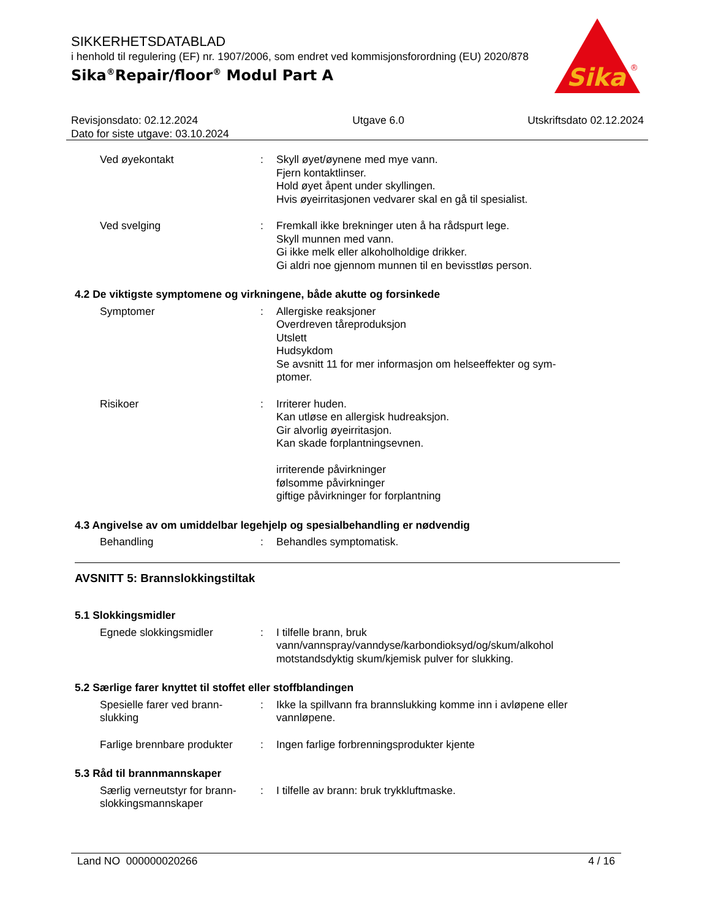SIKKERHETSDATABLAD
i henhold til regulering (EF) nr. 1907/2006, som endret ved kommisjonsforordning (EU) 2020/878
Sika<sup>®</sup>Repair/floor<sup>®</sup> Modul Part A
Sika
®
Revisjonsdato: 02.12.2024
Dato for siste utgave: 03.10.2024
Utgave 6.0 Utskriftsdato 02.12.2024
Ved øyekontakt : Skyll øyet/øynene med mye vann.
Fjern kontaktlinser.
Hold øyet åpent under skyllingen.
Hvis øyeirritasjonen vedvarer skal en gå til spesialist.
Ved svelging : Fremkall ikke brekninger uten å ha rådspurt lege.
Skyll munnen med vann.
Gi ikke melk eller alkoholholdige drikker.
Gi aldri noe gjennom munnen til en bevisstløs person.
4.2 De viktigste symptomene og virkningene, både akutte og forsinkede
Symptomer : Allergiske reaksjoner
Overdreven tåreproduksjon
Utslett
Hudsykdom
Se avsnitt 11 for mer informasjon om helseeffekter og sym-
ptomer.
Risikoer : Irriterer huden.
Kan utløse en allergisk hudreaksjon.
Gir alvorlig øyeirritasjon.
Kan skade forplantningsevnen.
irriterende påvirkninger
følsomme påvirkninger
giftige påvirkninger for forplantning
4.3 Angivelse av om umiddelbar legehjelp og spesialbehandling er nødvendig
Behandling : Behandles symptomatisk.
AVSNITT 5: Brannslokkingstiltak
5.1 Slokkingsmidler
Egnede slokkingsmidler : I tilfelle brann, bruk
vann/vannspray/vanndyse/karbondioksyd/og/skum/alkohol
motstandsdyktig skum/kjemisk pulver for slukking.
5.2 Særlige farer knyttet til stoffet eller stoffblandingen
Spesielle farer ved brann-
slukking
: Ikke la spillvann fra brannslukking komme inn i avløpene eller vannløpene.
Farlige brennbare produkter
: Ingen farlige forbrenningsprodukter kjente
5.3 Råd til brannmannskaper
Særlig verneutstyr for brann-
slokkingsmannskaper
: I tilfelle av brann: bruk trykkluftmaske.
Land NO 000000020266 4 / 16